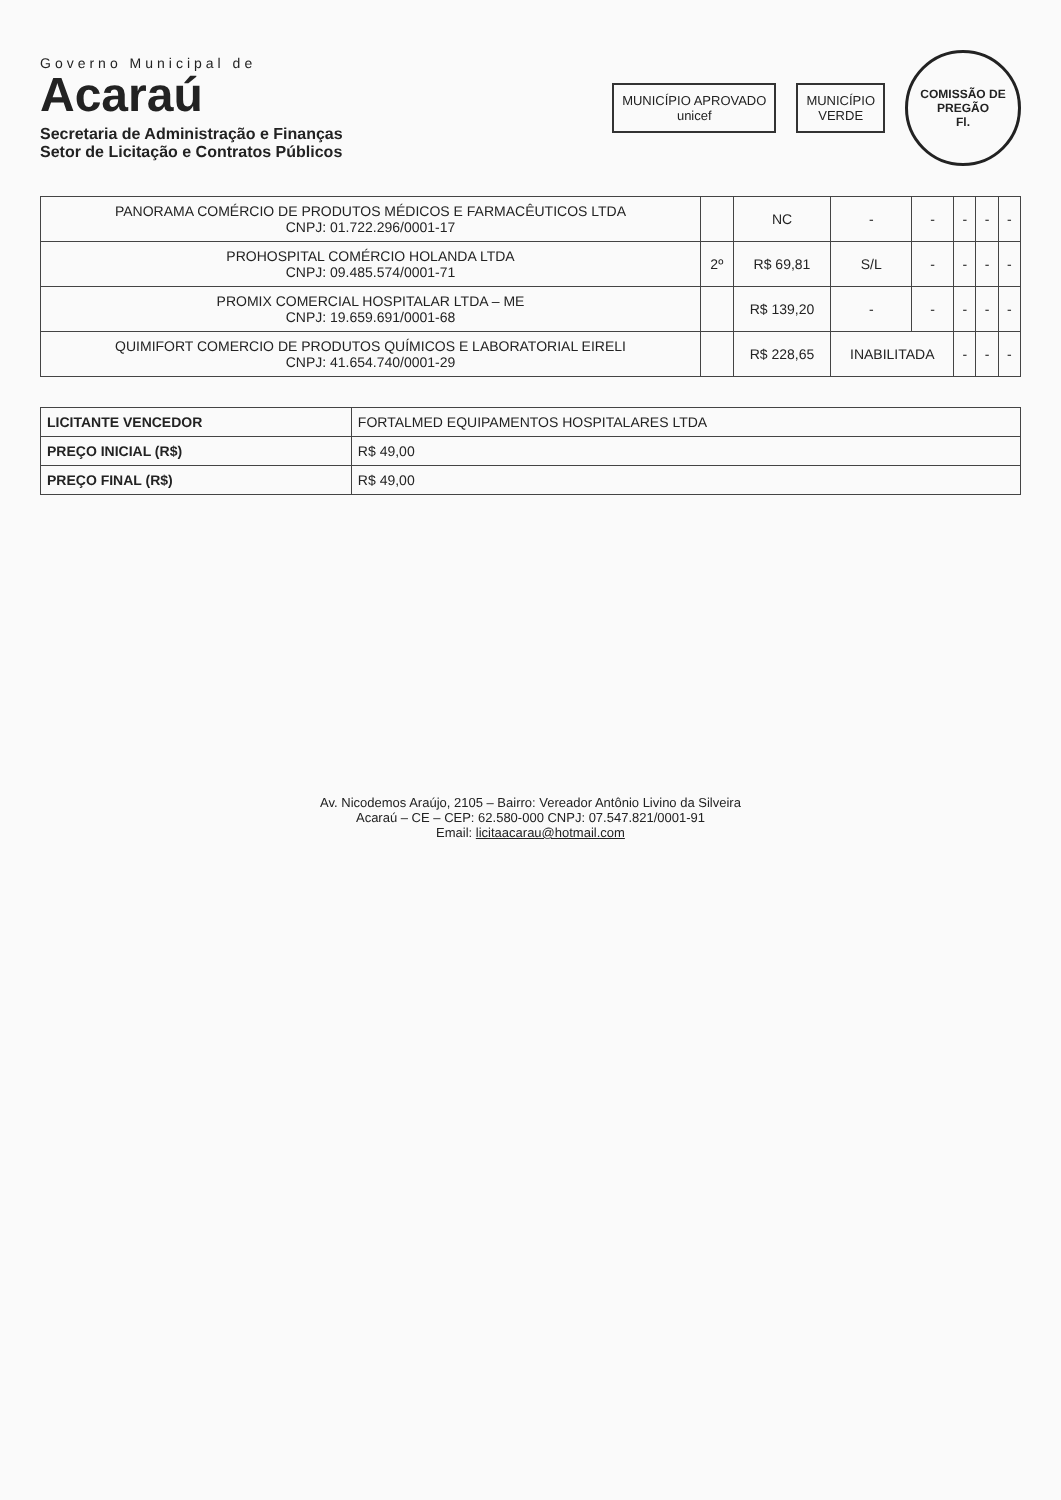Governo Municipal de
Acaraú
Secretaria de Administração e Finanças
Setor de Licitação e Contratos Públicos
MUNICÍPIO APROVADO
unicef
MUNICÍPIO
VERDE
COMISSÃO DE PREGÃO
Fl.
| PANORAMA COMÉRCIO DE PRODUTOS MÉDICOS E FARMACÊUTICOS LTDA CNPJ: 01.722.296/0001-17 | | NC | - | - | - | - | - |
| PROHOSPITAL COMÉRCIO HOLANDA LTDA CNPJ: 09.485.574/0001-71 | 2º | R$ 69,81 | S/L | - | - | - | - |
| PROMIX COMERCIAL HOSPITALAR LTDA – ME CNPJ: 19.659.691/0001-68 | | R$ 139,20 | - | - | - | - | - |
| QUIMIFORT COMERCIO DE PRODUTOS QUÍMICOS E LABORATORIAL EIRELI CNPJ: 41.654.740/0001-29 | | R$ 228,65 | INABILITADA | | - | - | - |
| LICITANTE VENCEDOR | FORTALMED EQUIPAMENTOS HOSPITALARES LTDA |
| PREÇO INICIAL (R$) | R$ 49,00 |
| PREÇO FINAL (R$) | R$ 49,00 |
Av. Nicodemos Araújo, 2105 – Bairro: Vereador Antônio Livino da Silveira
Acaraú – CE – CEP: 62.580-000 CNPJ: 07.547.821/0001-91
Email: licitaacarau@hotmail.com